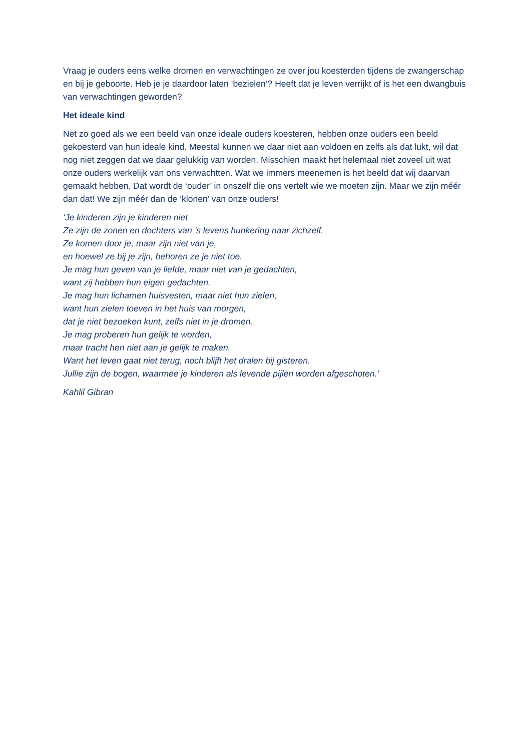Vraag je ouders eens welke dromen en verwachtingen ze over jou koesterden tijdens de zwangerschap en bij je geboorte. Heb je je daardoor laten ‘bezielen’? Heeft dat je leven verrijkt of is het een dwangbuis van verwachtingen geworden?
Het ideale kind
Net zo goed als we een beeld van onze ideale ouders koesteren, hebben onze ouders een beeld gekoesterd van hun ideale kind. Meestal kunnen we daar niet aan voldoen en zelfs als dat lukt, wil dat nog niet zeggen dat we daar gelukkig van worden. Misschien maakt het helemaal niet zoveel uit wat onze ouders werkelijk van ons verwachtten. Wat we immers meenemen is het beeld dat wij daarvan gemaakt hebben. Dat wordt de ‘ouder’ in onszelf die ons vertelt wie we moeten zijn. Maar we zijn méér dan dat! We zijn méér dan de ‘klonen’ van onze ouders!
‘Je kinderen zijn je kinderen niet
Ze zijn de zonen en dochters van ’s levens hunkering naar zichzelf.
Ze komen door je, maar zijn niet van je,
en hoewel ze bij je zijn, behoren ze je niet toe.
Je mag hun geven van je liefde, maar niet van je gedachten,
want zij hebben hun eigen gedachten.
Je mag hun lichamen huisvesten, maar niet hun zielen,
want hun zielen toeven in het huis van morgen,
dat je niet bezoeken kunt, zelfs niet in je dromen.
Je mag proberen hun gelijk te worden,
maar tracht hen niet aan je gelijk te maken.
Want het leven gaat niet terug, noch blijft het dralen bij gisteren.
Jullie zijn de bogen, waarmee je kinderen als levende pijlen worden afgeschoten.’
Kahlil Gibran